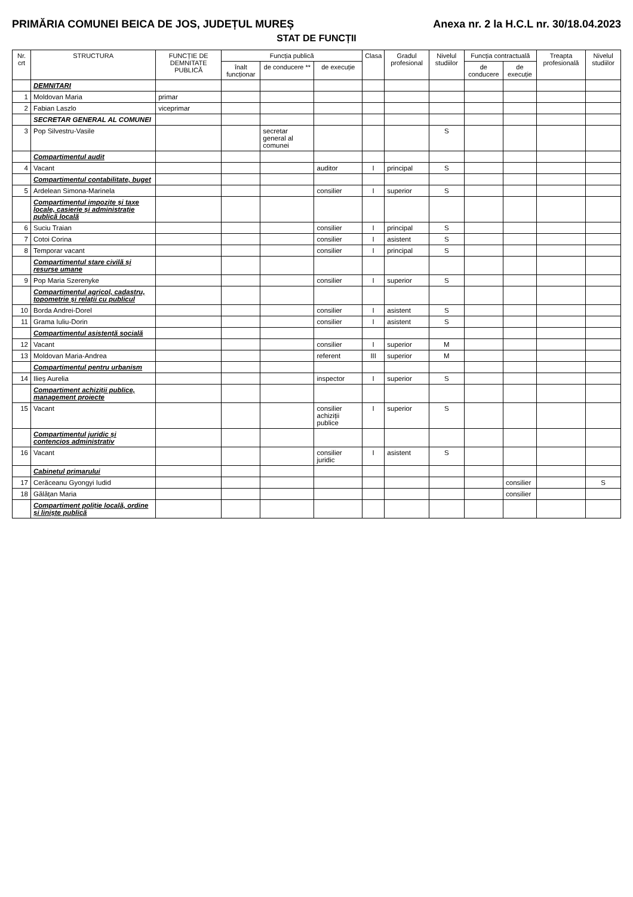PRIMĂRIA COMUNEI BEICA DE JOS, JUDEȚUL MUREȘ Anexa nr. 2 la H.C.L nr. 30/18.04.2023
STAT DE FUNCȚII
| Nr. crt | STRUCTURA | FUNCȚIE DE DEMNITATE PUBLICĂ | Funcția publică | | | Clasa | Gradul profesional | Nivelul studiilor | Funcția contractuală | | Treapta profesională | Nivelul studiilor |
| --- | --- | --- | --- | --- | --- | --- | --- | --- | --- | --- | --- | --- |
| | | | înalt funcționar | de conducere ** | de execuție | | | | de conducere | de execuție | | |
| | DEMNITARI | | | | | | | | | | | |
| 1 | Moldovan Maria | primar | | | | | | | | | | |
| 2 | Fabian Laszlo | viceprimar | | | | | | | | | | |
| | SECRETAR GENERAL AL COMUNEI | | | | | | | | | | | |
| 3 | Pop Silvestru-Vasile | | | secretar general al comunei | | | | S | | | | |
| | Compartimentul audit | | | | | | | | | | | |
| 4 | Vacant | | | | auditor | I | principal | S | | | | |
| | Compartimentul contabilitate, buget | | | | | | | | | | | |
| 5 | Ardelean Simona-Marinela | | | | consilier | I | superior | S | | | | |
| | Compartimentul impozite și taxe locale, casierie și administrație publică locală | | | | | | | | | | | |
| 6 | Suciu Traian | | | | consilier | I | principal | S | | | | |
| 7 | Cotoi Corina | | | | consilier | I | asistent | S | | | | |
| 8 | Temporar vacant | | | | consilier | I | principal | S | | | | |
| | Compartimentul stare civilă și resurse umane | | | | | | | | | | | |
| 9 | Pop Maria Szerenyke | | | | consilier | I | superior | S | | | | |
| | Compartimentul agricol, cadastru, topometrie și relații cu publicul | | | | | | | | | | | |
| 10 | Borda Andrei-Dorel | | | | consilier | I | asistent | S | | | | |
| 11 | Grama Iuliu-Dorin | | | | consilier | I | asistent | S | | | | |
| | Compartimentul asistență socială | | | | | | | | | | | |
| 12 | Vacant | | | | consilier | I | superior | M | | | | |
| 13 | Moldovan Maria-Andrea | | | | referent | III | superior | M | | | | |
| | Compartimentul pentru urbanism | | | | | | | | | | | |
| 14 | Ilieș Aurelia | | | | inspector | I | superior | S | | | | |
| | Compartiment achiziții publice, management proiecte | | | | | | | | | | | |
| 15 | Vacant | | | | consilier achiziții publice | I | superior | S | | | | |
| | Compartimentul juridic și contencios administrativ | | | | | | | | | | | |
| 16 | Vacant | | | | consilier juridic | I | asistent | S | | | | |
| | Cabinetul primarului | | | | | | | | | | | |
| 17 | Cerăceanu Gyongyi Iudid | | | | | | | | | consilier | | S |
| 18 | Gălățan Maria | | | | | | | | | consilier | | |
| | Compartiment poliție locală, ordine și liniște publică | | | | | | | | | | | |